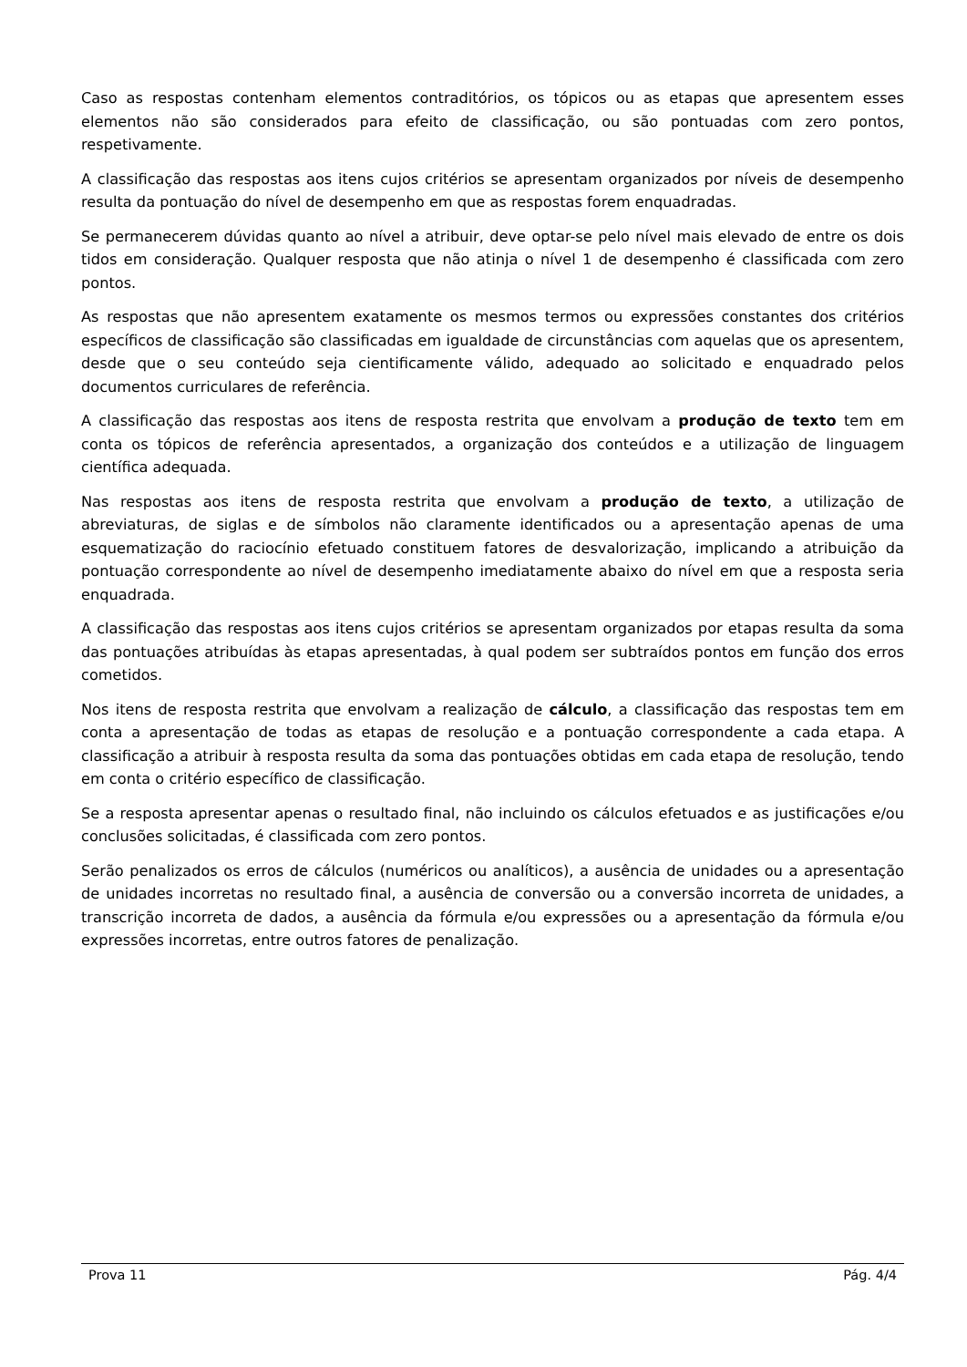Caso as respostas contenham elementos contraditórios, os tópicos ou as etapas que apresentem esses elementos não são considerados para efeito de classificação, ou são pontuadas com zero pontos, respetivamente.
A classificação das respostas aos itens cujos critérios se apresentam organizados por níveis de desempenho resulta da pontuação do nível de desempenho em que as respostas forem enquadradas.
Se permanecerem dúvidas quanto ao nível a atribuir, deve optar-se pelo nível mais elevado de entre os dois tidos em consideração. Qualquer resposta que não atinja o nível 1 de desempenho é classificada com zero pontos.
As respostas que não apresentem exatamente os mesmos termos ou expressões constantes dos critérios específicos de classificação são classificadas em igualdade de circunstâncias com aquelas que os apresentem, desde que o seu conteúdo seja cientificamente válido, adequado ao solicitado e enquadrado pelos documentos curriculares de referência.
A classificação das respostas aos itens de resposta restrita que envolvam a produção de texto tem em conta os tópicos de referência apresentados, a organização dos conteúdos e a utilização de linguagem científica adequada.
Nas respostas aos itens de resposta restrita que envolvam a produção de texto, a utilização de abreviaturas, de siglas e de símbolos não claramente identificados ou a apresentação apenas de uma esquematização do raciocínio efetuado constituem fatores de desvalorização, implicando a atribuição da pontuação correspondente ao nível de desempenho imediatamente abaixo do nível em que a resposta seria enquadrada.
A classificação das respostas aos itens cujos critérios se apresentam organizados por etapas resulta da soma das pontuações atribuídas às etapas apresentadas, à qual podem ser subtraídos pontos em função dos erros cometidos.
Nos itens de resposta restrita que envolvam a realização de cálculo, a classificação das respostas tem em conta a apresentação de todas as etapas de resolução e a pontuação correspondente a cada etapa. A classificação a atribuir à resposta resulta da soma das pontuações obtidas em cada etapa de resolução, tendo em conta o critério específico de classificação.
Se a resposta apresentar apenas o resultado final, não incluindo os cálculos efetuados e as justificações e/ou conclusões solicitadas, é classificada com zero pontos.
Serão penalizados os erros de cálculos (numéricos ou analíticos), a ausência de unidades ou a apresentação de unidades incorretas no resultado final, a ausência de conversão ou a conversão incorreta de unidades, a transcrição incorreta de dados, a ausência da fórmula e/ou expressões ou a apresentação da fórmula e/ou expressões incorretas, entre outros fatores de penalização.
Prova 11 Pág. 4/4